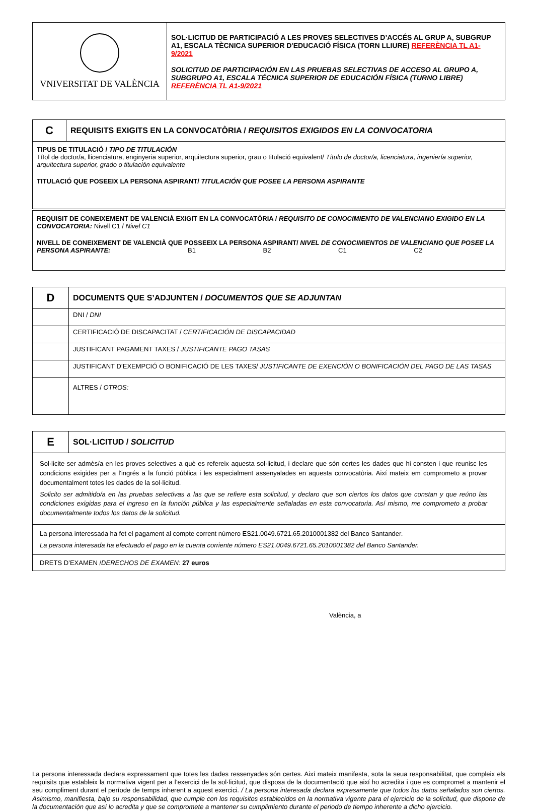| VNIVERSITAT DE VALÈNCIA | SOL·LICITUD DE PARTICIPACIÓ A LES PROVES SELECTIVES D’ACCÉS AL GRUP A, SUBGRUP A1, ESCALA TÈCNICA SUPERIOR D'EDUCACIÓ FÍSICA (TORN LLIURE) REFERÈNCIA TL A1-9/2021 SOLICITUD DE PARTICIPACIÓN EN LAS PRUEBAS SELECTIVAS DE ACCESO AL GRUPO A, SUBGRUPO A1, ESCALA TÉCNICA SUPERIOR DE EDUCACIÓN FÍSICA (TURNO LIBRE) REFERÈNCIA TL A1-9/2021 |
| C | REQUISITS EXIGITS EN LA CONVOCATÒRIA / REQUISITOS EXIGIDOS EN LA CONVOCATORIA |
| TIPUS DE TITULACIÓ / TIPO DE TITULACIÓN Títol de doctor/a, llicenciatura, enginyeria superior, arquitectura superior, grau o titulació equivalent/ Título de doctor/a, licenciatura, ingeniería superior, arquitectura superior, grado o titulación equivalente TITULACIÓ QUE POSEEIX LA PERSONA ASPIRANT/ TITULACIÓN QUE POSEE LA PERSONA ASPIRANTE | |
| REQUISIT DE CONEIXEMENT DE VALENCIÀ EXIGIT EN LA CONVOCATÒRIA / REQUISITO DE CONOCIMIENTO DE VALENCIANO EXIGIDO EN LA CONVOCATORIA: Nivell C1 / Nivel C1 NIVELL DE CONEIXEMENT DE VALENCIÀ QUE POSSEEIX LA PERSONA ASPIRANT/ NIVEL DE CONOCIMIENTOS DE VALENCIANO QUE POSEE LA PERSONA ASPIRANTE: B1 B2 C1 C2 | |
| D | DOCUMENTS QUE S’ADJUNTEN / DOCUMENTOS QUE SE ADJUNTAN |
| | DNI / DNI |
| | CERTIFICACIÓ DE DISCAPACITAT / CERTIFICACIÓN DE DISCAPACIDAD |
| | JUSTIFICANT PAGAMENT TAXES / JUSTIFICANTE PAGO TASAS |
| | JUSTIFICANT D’EXEMPCIÓ O BONIFICACIÓ DE LES TAXES/ JUSTIFICANTE DE EXENCIÓN O BONIFICACIÓN DEL PAGO DE LAS TASAS |
| | ALTRES / OTROS: |
| E | SOL·LICITUD / SOLICITUD |
| Sol·licite ser admès/a en les proves selectives a què es refereix aquesta sol·licitud, i declare que són certes les dades que hi consten i que reunisc les condicions exigides per a l'ingrés a la funció pública i les especialment assenyalades en aquesta convocatòria. Així mateix em comprometo a provar documentalment totes les dades de la sol·licitud. Solicito ser admitido/a en las pruebas selectivas a las que se refiere esta solicitud, y declaro que son ciertos los datos que constan y que reúno las condiciones exigidas para el ingreso en la función pública y las especialmente señaladas en esta convocatoria. Así mismo, me comprometo a probar documentalmente todos los datos de la solicitud. | |
| La persona interessada ha fet el pagament al compte corrent número ES21.0049.6721.65.2010001382 del Banco Santander. La persona interesada ha efectuado el pago en la cuenta corriente número ES21.0049.6721.65.2010001382 del Banco Santander. | |
| DRETS D’EXAMEN / DERECHOS DE EXAMEN: 27 euros | |
València, a
La persona interessada declara expressament que totes les dades ressenyades són certes. Així mateix manifesta, sota la seua responsabilitat, que compleix els requisits que estableix la normativa vigent per a l’exercici de la sol·licitud, que disposa de la documentació que així ho acredita i que es compromet a mantenir el seu compliment durant el període de temps inherent a aquest exercici. / La persona interesada declara expresamente que todos los datos señalados son ciertos. Asimismo, manifiesta, bajo su responsabilidad, que cumple con los requisitos establecidos en la normativa vigente para el ejercicio de la solicitud, que dispone de la documentación que así lo acredita y que se compromete a mantener su cumplimiento durante el periodo de tiempo inherente a dicho ejercicio.